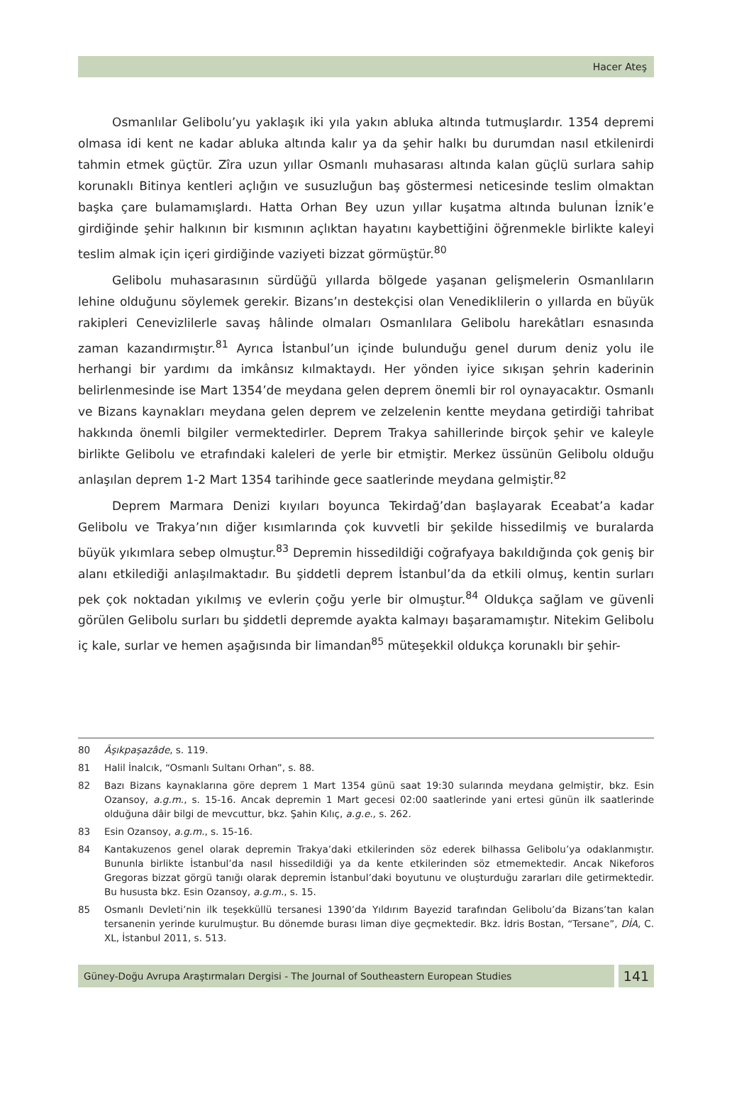Hacer Ateş
Osmanlılar Gelibolu’yu yaklaşık iki yıla yakın abluka altında tutmuşlardır. 1354 depremi olmasa idi kent ne kadar abluka altında kalır ya da şehir halkı bu durumdan nasıl etkilenirdi tahmin etmek güçtür. Zîra uzun yıllar Osmanlı muhasarası altında kalan güçlü surlara sahip korunaklı Bitinya kentleri açlığın ve susuzluğun baş göstermesi neticesinde teslim olmaktan başka çare bulamamışlardı. Hatta Orhan Bey uzun yıllar kuşatma altında bulunan İznik’e girdiğinde şehir halkının bir kısmının açlıktan hayatını kaybettiğini öğrenmekle birlikte kaleyi teslim almak için içeri girdiğinde vaziyeti bizzat görmüştür.<sup>80</sup>
Gelibolu muhasarasının sürdüğü yıllarda bölgede yaşanan gelişmelerin Osmanlıların lehine olduğunu söylemek gerekir. Bizans’ın destekçisi olan Venediklilerin o yıllarda en büyük rakipleri Cenevizlilerle savaş hâlinde olmaları Osmanlılara Gelibolu harekâtları esnasında zaman kazandırmıştır.<sup>81</sup> Ayrıca İstanbul’un içinde bulunduğu genel durum deniz yolu ile herhangi bir yardımı da imkânsız kılmaktaydı. Her yönden iyice sıkışan şehrin kaderinin belirlenmesinde ise Mart 1354’de meydana gelen deprem önemli bir rol oynayacaktır. Osmanlı ve Bizans kaynakları meydana gelen deprem ve zelzelenin kentte meydana getirdiği tahribat hakkında önemli bilgiler vermektedirler. Deprem Trakya sahillerinde birçok şehir ve kaleyle birlikte Gelibolu ve etrafındaki kaleleri de yerle bir etmiştir. Merkez üssünün Gelibolu olduğu anlaşılan deprem 1-2 Mart 1354 tarihinde gece saatlerinde meydana gelmiştir.<sup>82</sup>
Deprem Marmara Denizi kıyıları boyunca Tekirdağ’dan başlayarak Eceabat’a kadar Gelibolu ve Trakya’nın diğer kısımlarında çok kuvvetli bir şekilde hissedilmiş ve buralarda büyük yıkımlara sebep olmuştur.<sup>83</sup> Depremin hissedildiği coğrafyaya bakıldığında çok geniş bir alanı etkilediği anlaşılmaktadır. Bu şiddetli deprem İstanbul’da da etkili olmuş, kentin surları pek çok noktadan yıkılmış ve evlerin çoğu yerle bir olmuştur.<sup>84</sup> Oldukça sağlam ve güvenli görülen Gelibolu surları bu şiddetli depremde ayakta kalmayı başaramamıştır. Nitekim Gelibolu iç kale, surlar ve hemen aşağısında bir limandan<sup>85</sup> müteşekkil oldukça korunaklı bir şehir-
80 Âşıkpaşazâde, s. 119.
81 Halil İnalcık, “Osmanlı Sultanı Orhan”, s. 88.
82 Bazı Bizans kaynaklarına göre deprem 1 Mart 1354 günü saat 19:30 sularında meydana gelmiştir, bkz. Esin Ozansoy, a.g.m., s. 15-16. Ancak depremin 1 Mart gecesi 02:00 saatlerinde yani ertesi günün ilk saatlerinde olduğuna dâir bilgi de mevcuttur, bkz. Şahin Kılıç, a.g.e., s. 262.
83 Esin Ozansoy, a.g.m., s. 15-16.
84 Kantakuzenos genel olarak depremin Trakya’daki etkilerinden söz ederek bilhassa Gelibolu’ya odaklanmıştır. Bununla birlikte İstanbul’da nasıl hissedildiği ya da kente etkilerinden söz etmemektedir. Ancak Nikeforos Gregoras bizzat görgü tanığı olarak depremin İstanbul’daki boyutunu ve oluşturduğu zararları dile getirmektedir. Bu hususta bkz. Esin Ozansoy, a.g.m., s. 15.
85 Osmanlı Devleti’nin ilk teşekküllü tersanesi 1390’da Yıldırım Bayezid tarafından Gelibolu’da Bizans’tan kalan tersanenin yerinde kurulmuştur. Bu dönemde burası liman diye geçmektedir. Bkz. İdris Bostan, “Tersane”, DİA, C. XL, İstanbul 2011, s. 513.
Güney-Doğu Avrupa Araştırmaları Dergisi - The Journal of Southeastern European Studies
141